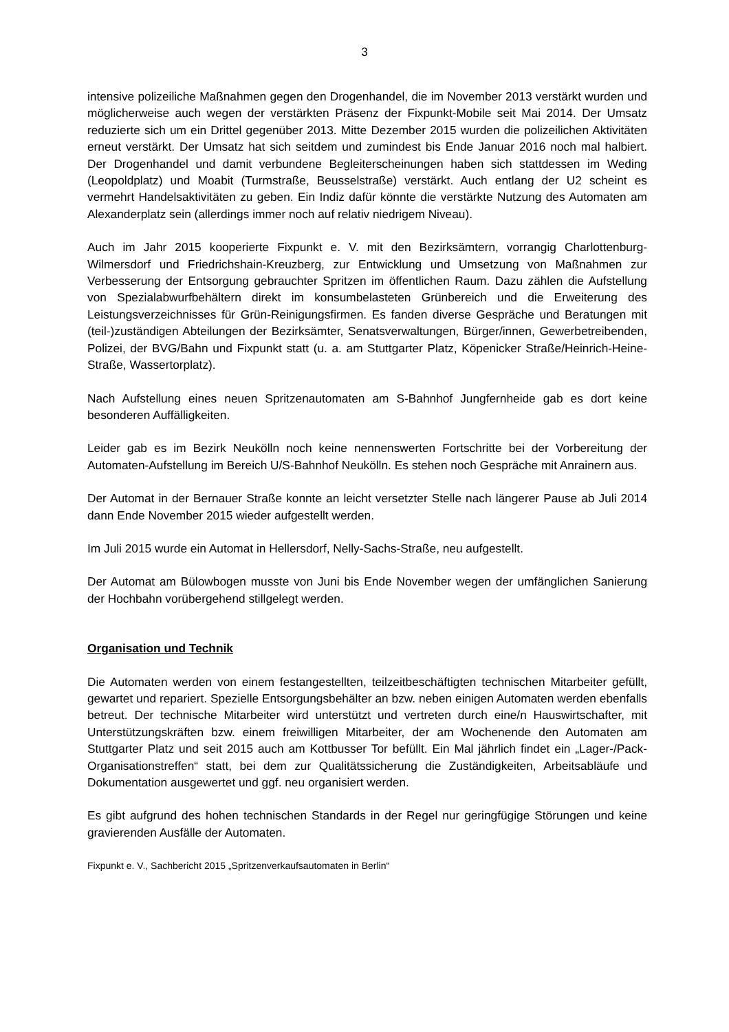3
intensive polizeiliche Maßnahmen gegen den Drogenhandel, die im November 2013 verstärkt wurden und möglicherweise auch wegen der verstärkten Präsenz der Fixpunkt-Mobile seit Mai 2014. Der Umsatz reduzierte sich um ein Drittel gegenüber 2013. Mitte Dezember 2015 wurden die polizeilichen Aktivitäten erneut verstärkt. Der Umsatz hat sich seitdem und zumindest bis Ende Januar 2016 noch mal halbiert. Der Drogenhandel und damit verbundene Begleiterscheinungen haben sich stattdessen im Weding (Leopoldplatz) und Moabit (Turmstraße, Beusselstraße) verstärkt. Auch entlang der U2 scheint es vermehrt Handelsaktivitäten zu geben. Ein Indiz dafür könnte die verstärkte Nutzung des Automaten am Alexanderplatz sein (allerdings immer noch auf relativ niedrigem Niveau).
Auch im Jahr 2015 kooperierte Fixpunkt e. V. mit den Bezirksämtern, vorrangig Charlottenburg-Wilmersdorf und Friedrichshain-Kreuzberg, zur Entwicklung und Umsetzung von Maßnahmen zur Verbesserung der Entsorgung gebrauchter Spritzen im öffentlichen Raum. Dazu zählen die Aufstellung von Spezialabwurfbehältern direkt im konsumbelasteten Grünbereich und die Erweiterung des Leistungsverzeichnisses für Grün-Reinigungsfirmen. Es fanden diverse Gespräche und Beratungen mit (teil-)zuständigen Abteilungen der Bezirksämter, Senatsverwaltungen, Bürger/innen, Gewerbetreibenden, Polizei, der BVG/Bahn und Fixpunkt statt (u. a. am Stuttgarter Platz, Köpenicker Straße/Heinrich-Heine-Straße, Wassertorplatz).
Nach Aufstellung eines neuen Spritzenautomaten am S-Bahnhof Jungfernheide gab es dort keine besonderen Auffälligkeiten.
Leider gab es im Bezirk Neukölln noch keine nennenswerten Fortschritte bei der Vorbereitung der Automaten-Aufstellung im Bereich U/S-Bahnhof Neukölln. Es stehen noch Gespräche mit Anrainern aus.
Der Automat in der Bernauer Straße konnte an leicht versetzter Stelle nach längerer Pause ab Juli 2014 dann Ende November 2015 wieder aufgestellt werden.
Im Juli 2015 wurde ein Automat in Hellersdorf, Nelly-Sachs-Straße, neu aufgestellt.
Der Automat am Bülowbogen musste von Juni bis Ende November wegen der umfänglichen Sanierung der Hochbahn vorübergehend stillgelegt werden.
Organisation und Technik
Die Automaten werden von einem festangestellten, teilzeitbeschäftigten technischen Mitarbeiter gefüllt, gewartet und repariert. Spezielle Entsorgungsbehälter an bzw. neben einigen Automaten werden ebenfalls betreut. Der technische Mitarbeiter wird unterstützt und vertreten durch eine/n Hauswirtschafter, mit Unterstützungskräften bzw. einem freiwilligen Mitarbeiter, der am Wochenende den Automaten am Stuttgarter Platz und seit 2015 auch am Kottbusser Tor befüllt. Ein Mal jährlich findet ein „Lager-/Pack-Organisationstreffen“ statt, bei dem zur Qualitätssicherung die Zuständigkeiten, Arbeitsabläufe und Dokumentation ausgewertet und ggf. neu organisiert werden.
Es gibt aufgrund des hohen technischen Standards in der Regel nur geringfügige Störungen und keine gravierenden Ausfälle der Automaten.
Fixpunkt e. V., Sachbericht 2015 „Spritzenverkaufsautomaten in Berlin“